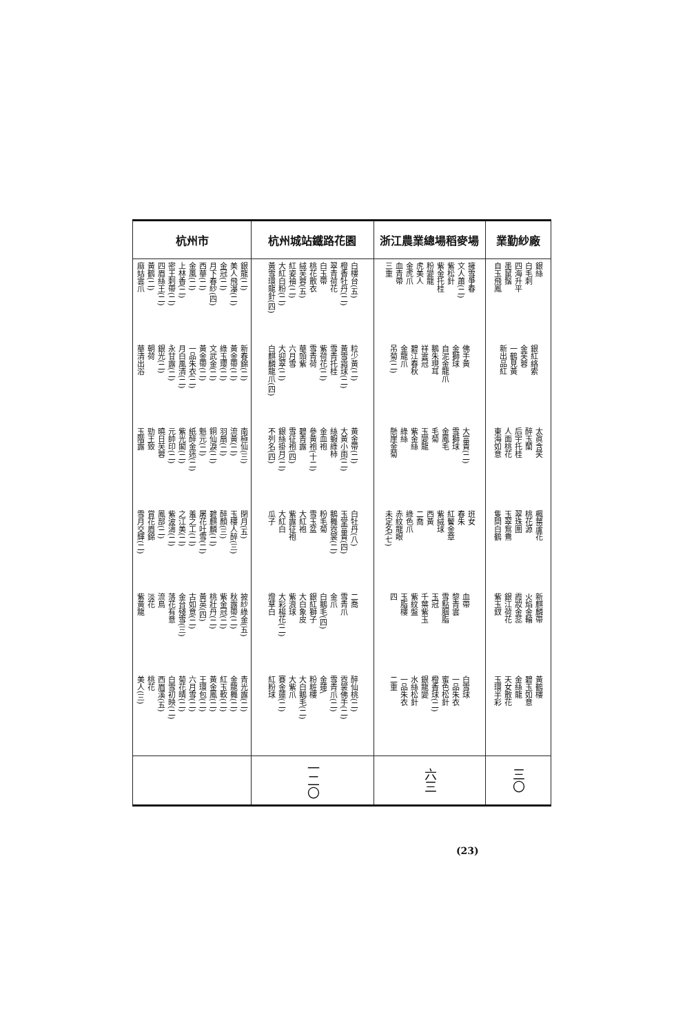| 業勤紗廠 | 浙江農業總場稻麥場 | 杭州城站鐵路花園 | 杭州市 |
| --- | --- | --- | --- |
| 銀絲 白毛刺 四海升平 墨鼠鬚 自玉飛鳳 | 擁雪爭春 文人蕭(二) 紫松針 紫金托桂 粉變龍 虎美人 金虎爪 血青帶 三重 | 白樓台(五) 橙香牡丹(二) 翠青荷花 白玉帶 桃花散衣 絨芙蓉(五) 紅姿袖(二) 大紅白粉(二) 黃雪環龍針(四) | 銀龍(二) 美人飛瀑(二) 金冠(二) 月下春紗(四) 西華(二) 金風(二) 上林香(二) 密王刺帶(二) 四眉絲王(二) 黃鶴(二) 麻姑雲爪 |
| 銀紅絡索 金芙蓉 一鶴見黃 新出品紅 | 佛手黃 金獅球 自泥金龍爪 鵝朱現耳 祥雲冠 碧江春秋 金龍爪 吊菊(二) | 粒少黃(二) 黃雪霜球(二) 雪青托桂 紫荷花(二) 雪青荷 華頭紫 六月雪 大迎翠(二) 白麒麟龍爪(四) | 新春錦(二) 黃金帶(二) 綠玉瓔(二) 文武金(二) 黃金帶(二) 一品朱衣(二) 月白風清(二) 永甘露(二) 銀光(二) 朝荷 華清出浴 |
| 太眞含笑 醉玉蘭 后宇托桂 人面桃花 東海如意 | 大富貴(二) 雪獅球 金鳳毛 毛菊 玉變龍 紫金絲 綠絲 懸崖金菊 | 黃金帶(二) 大黃小雨(二) 絲蝦綠柿 金血袍 參黃袍(十二) 碧青露 雪征袍(四) 銀絲掛月(二) 不列名(四) | 南極仙(三) 流黃(二) 羽扇(二) 銅仙淚(二) 魁元(二) 紙醉金迷(二) 紫光閣(二) 元帥印(二) 曉日芙蓉 勁王致 玉階露 |
| 楓葉蘆花 桃花源 翠珠圍 玉翠鴛鴦 隻問白鶴 | 班女 春朱 紅鬢金章 紫絨球 西黃 二喬 綠色爪 赤紋龍眼 未定名(七) | 白牡丹(八) 玉堂富貴(四) 鵝舞霓裳(二) 粉毛菊 雪玉盆 大紅袍 紫露征袍 大紅白 瓜子 | 閉月(五) 玉樓人醉(三) 醉顏(三) 碧麒麟(二) 屠花吐雪(二) 羞之工(二) 之江美(二) 紫波濤(二) 鳳部(二) 賞花眉錦 雪月交輝(二) |
| 新麒麟帶 火焰金輪 霞妝金蕊 銀江荷花 紫玉釵 | 血帶 黎青雲 雪點胭脂 玉冠 千葉紫玉 紫紋盤 玉脂樓 四 | 二喬 雪青爪 金爪 白鵝毛(四) 銀紅獅子 大白象皮 紫浪球 大彩楊花(二) 燈草白 | 披紗綠金(五) 秋露帶(二) 紫金冠(二) 桃壯丹(二) 黃英(四) 古如意(二) 金台殘雪(三) 落花有意 流鳥 淡花 紫黃龍 |
| 黃鶴樓 碧玉如意 金絲龍 天女散花 玉環半彩 | 白雪球 一品朱衣 蜜色松針 橙香球(二) 銀龍變 水絲松針 一品朱衣 二重 | 醉仙桃(二) 霓裳佛手(二) 雪青爪(二) 金蓮\ 粉粧樓 大白鵝毛(二) 大紫爪 賽金蓮(二) 紅粉球 | 青光露(二) 金龍舞(二) 紅玉軟(二) 黃金鳳(二) 王環包(二) 六月雪(二) 菊花晴(二) 白雪初映(二) 西眉溪(五) 桃花 美人(三) |
| 三〇 | 六三 | 一二〇 | |
(23)